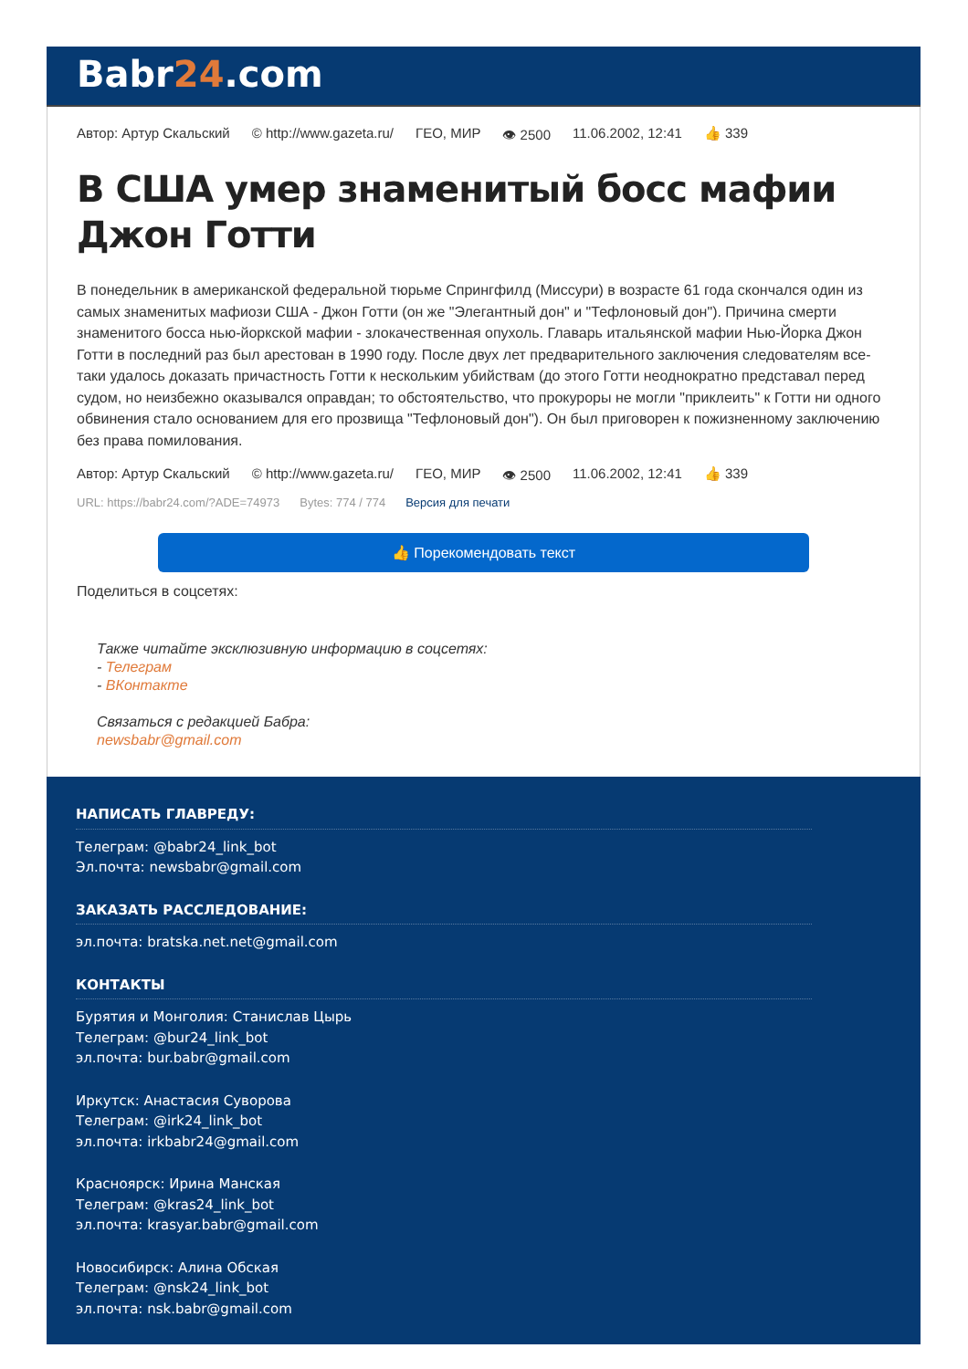Babr24.com
Автор: Артур Скальский © http://www.gazeta.ru/ ГЕО, МИР 👁 2500 11.06.2002, 12:41 👍 339
В США умер знаменитый босс мафии Джон Готти
В понедельник в американской федеральной тюрьме Спрингфилд (Миссури) в возрасте 61 года скончался один из самых знаменитых мафиози США - Джон Готти (он же "Элегантный дон" и "Тефлоновый дон"). Причина смерти знаменитого босса нью-йоркской мафии - злокачественная опухоль. Главарь итальянской мафии Нью-Йорка Джон Готти в последний раз был арестован в 1990 году. После двух лет предварительного заключения следователям все-таки удалось доказать причастность Готти к нескольким убийствам (до этого Готти неоднократно представал перед судом, но неизбежно оказывался оправдан; то обстоятельство, что прокуроры не могли "приклеить" к Готти ни одного обвинения стало основанием для его прозвища "Тефлоновый дон"). Он был приговорен к пожизненному заключению без права помилования.
Автор: Артур Скальский © http://www.gazeta.ru/ ГЕО, МИР 👁 2500 11.06.2002, 12:41 👍 339
URL: https://babr24.com/?ADE=74973 Bytes: 774 / 774 Версия для печати
👍 Порекомендовать текст
Поделиться в соцсетях:
Также читайте эксклюзивную информацию в соцсетях:
- Телеграм
- ВКонтакте
Связаться с редакцией Бабра:
newsbabr@gmail.com
НАПИСАТЬ ГЛАВРЕДУ:
Телеграм: @babr24_link_bot
Эл.почта: newsbabr@gmail.com
ЗАКАЗАТЬ РАССЛЕДОВАНИЕ:
эл.почта: bratska.net.net@gmail.com
КОНТАКТЫ
Бурятия и Монголия: Станислав Цырь
Телеграм: @bur24_link_bot
эл.почта: bur.babr@gmail.com
Иркутск: Анастасия Суворова
Телеграм: @irk24_link_bot
эл.почта: irkbabr24@gmail.com
Красноярск: Ирина Манская
Телеграм: @kras24_link_bot
эл.почта: krasyar.babr@gmail.com
Новосибирск: Алина Обская
Телеграм: @nsk24_link_bot
эл.почта: nsk.babr@gmail.com